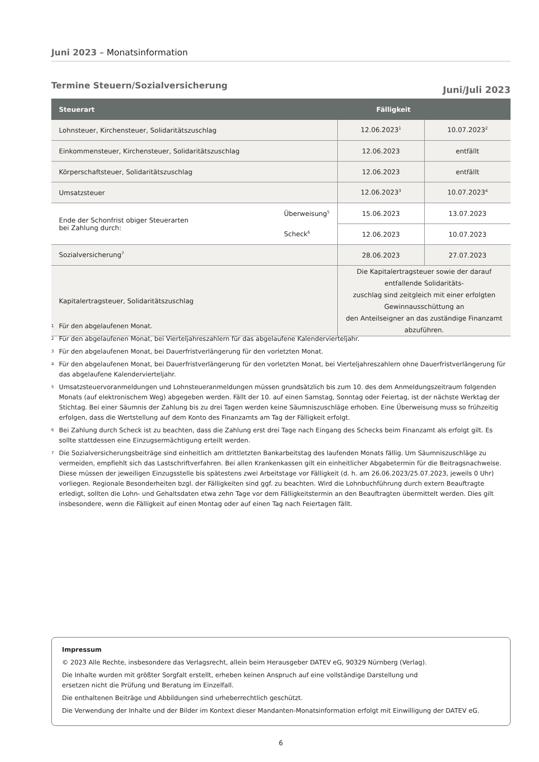Juni 2023 – Monatsinformation
Termine Steuern/Sozialversicherung Juni/Juli 2023
| Steuerart | Fälligkeit | | |
| --- | --- | --- | --- |
| Lohnsteuer, Kirchensteuer, Solidaritätszuschlag | | 12.06.2023<sup>1</sup> | 10.07.2023<sup>2</sup> |
| Einkommensteuer, Kirchensteuer, Solidaritätszuschlag | | 12.06.2023 | entfällt |
| Körperschaftsteuer, Solidaritätszuschlag | | 12.06.2023 | entfällt |
| Umsatzsteuer | | 12.06.2023<sup>3</sup> | 10.07.2023<sup>4</sup> |
| Ende der Schonfrist obiger Steuerarten bei Zahlung durch: | Überweisung<sup>5</sup> | 15.06.2023 | 13.07.2023 |
| | Scheck<sup>6</sup> | 12.06.2023 | 10.07.2023 |
| Sozialversicherung<sup>7</sup> | | 28.06.2023 | 27.07.2023 |
| Kapitalertragsteuer, Solidaritätszuschlag | | Die Kapitalertragsteuer sowie der darauf entfallende Solidaritäts- zuschlag sind zeitgleich mit einer erfolgten Gewinnausschüttung an den Anteilseigner an das zuständige Finanzamt abzuführen. | |
1 Für den abgelaufenen Monat.
2 Für den abgelaufenen Monat, bei Vierteljahreszahlern für das abgelaufene Kalendervierteljahr.
3 Für den abgelaufenen Monat, bei Dauerfristverlängerung für den vorletzten Monat.
4 Für den abgelaufenen Monat, bei Dauerfristverlängerung für den vorletzten Monat, bei Vierteljahreszahlern ohne Dauerfristverlängerung für das abgelaufene Kalendervierteljahr.
5 Umsatzsteuervoranmeldungen und Lohnsteueranmeldungen müssen grundsätzlich bis zum 10. des dem Anmeldungszeitraum folgenden Monats (auf elektronischem Weg) abgegeben werden. Fällt der 10. auf einen Samstag, Sonntag oder Feiertag, ist der nächste Werktag der Stichtag. Bei einer Säumnis der Zahlung bis zu drei Tagen werden keine Säumniszuschläge erhoben. Eine Überweisung muss so frühzeitig erfolgen, dass die Wertstellung auf dem Konto des Finanzamts am Tag der Fälligkeit erfolgt.
6 Bei Zahlung durch Scheck ist zu beachten, dass die Zahlung erst drei Tage nach Eingang des Schecks beim Finanzamt als erfolgt gilt. Es sollte stattdessen eine Einzugsermächtigung erteilt werden.
7 Die Sozialversicherungsbeiträge sind einheitlich am drittletzten Bankarbeitstag des laufenden Monats fällig. Um Säumniszuschläge zu vermeiden, empfiehlt sich das Lastschriftverfahren. Bei allen Krankenkassen gilt ein einheitlicher Abgabetermin für die Beitragsnachweise. Diese müssen der jeweiligen Einzugsstelle bis spätestens zwei Arbeitstage vor Fälligkeit (d. h. am 26.06.2023/25.07.2023, jeweils 0 Uhr) vorliegen. Regionale Besonderheiten bzgl. der Fälligkeiten sind ggf. zu beachten. Wird die Lohnbuchführung durch extern Beauftragte erledigt, sollten die Lohn- und Gehaltsdaten etwa zehn Tage vor dem Fälligkeitstermin an den Beauftragten übermittelt werden. Dies gilt insbesondere, wenn die Fälligkeit auf einen Montag oder auf einen Tag nach Feiertagen fällt.
Impressum
© 2023 Alle Rechte, insbesondere das Verlagsrecht, allein beim Herausgeber DATEV eG, 90329 Nürnberg (Verlag).
Die Inhalte wurden mit größter Sorgfalt erstellt, erheben keinen Anspruch auf eine vollständige Darstellung und
ersetzen nicht die Prüfung und Beratung im Einzelfall.
Die enthaltenen Beiträge und Abbildungen sind urheberrechtlich geschützt.
Die Verwendung der Inhalte und der Bilder im Kontext dieser Mandanten-Monatsinformation erfolgt mit Einwilligung der DATEV eG.
6